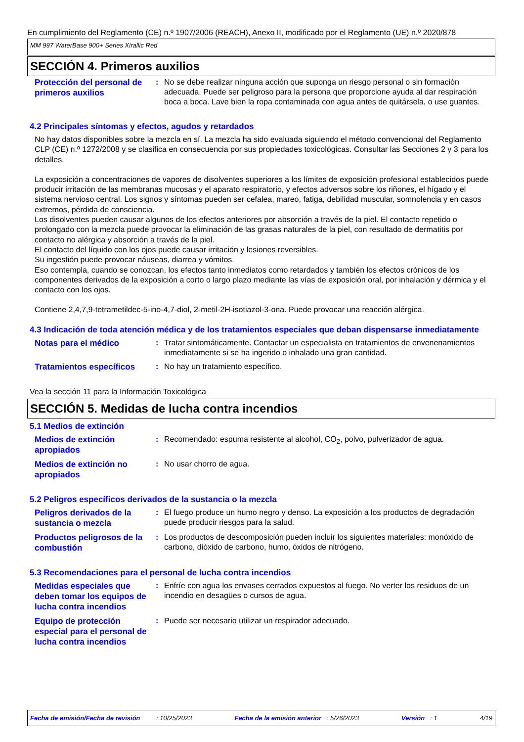En cumplimiento del Reglamento (CE) n.º 1907/2006 (REACH), Anexo II, modificado por el Reglamento (UE) n.º 2020/878
MM 997 WaterBase 900+ Series Xirallic Red
SECCIÓN 4. Primeros auxilios
Protección del personal de primeros auxilios
: No se debe realizar ninguna acción que suponga un riesgo personal o sin formación adecuada. Puede ser peligroso para la persona que proporcione ayuda al dar respiración boca a boca. Lave bien la ropa contaminada con agua antes de quitársela, o use guantes.
4.2 Principales síntomas y efectos, agudos y retardados
No hay datos disponibles sobre la mezcla en sí. La mezcla ha sido evaluada siguiendo el método convencional del Reglamento CLP (CE) n.º 1272/2008 y se clasifica en consecuencia por sus propiedades toxicológicas. Consultar las Secciones 2 y 3 para los detalles.
La exposición a concentraciones de vapores de disolventes superiores a los límites de exposición profesional establecidos puede producir irritación de las membranas mucosas y el aparato respiratorio, y efectos adversos sobre los riñones, el hígado y el sistema nervioso central. Los signos y síntomas pueden ser cefalea, mareo, fatiga, debilidad muscular, somnolencia y en casos extremos, pérdida de consciencia.
Los disolventes pueden causar algunos de los efectos anteriores por absorción a través de la piel. El contacto repetido o prolongado con la mezcla puede provocar la eliminación de las grasas naturales de la piel, con resultado de dermatitis por contacto no alérgica y absorción a través de la piel.
El contacto del líquido con los ojos puede causar irritación y lesiones reversibles.
Su ingestión puede provocar náuseas, diarrea y vómitos.
Eso contempla, cuando se conozcan, los efectos tanto inmediatos como retardados y también los efectos crónicos de los componentes derivados de la exposición a corto o largo plazo mediante las vías de exposición oral, por inhalación y dérmica y el contacto con los ojos.
Contiene 2,4,7,9-tetrametildec-5-ino-4,7-diol, 2-metil-2H-isotiazol-3-ona. Puede provocar una reacción alérgica.
4.3 Indicación de toda atención médica y de los tratamientos especiales que deban dispensarse inmediatamente
Notas para el médico
: Tratar sintomáticamente. Contactar un especialista en tratamientos de envenenamientos inmediatamente si se ha ingerido o inhalado una gran cantidad.
Tratamientos específicos
: No hay un tratamiento específico.
Vea la sección 11 para la Información Toxicológica
SECCIÓN 5. Medidas de lucha contra incendios
5.1 Medios de extinción
Medios de extinción apropiados
: Recomendado: espuma resistente al alcohol, CO<sub>2</sub>, polvo, pulverizador de agua.
Medios de extinción no apropiados
: No usar chorro de agua.
5.2 Peligros específicos derivados de la sustancia o la mezcla
Peligros derivados de la sustancia o mezcla
: El fuego produce un humo negro y denso. La exposición a los productos de degradación puede producir riesgos para la salud.
Productos peligrosos de la combustión
: Los productos de descomposición pueden incluir los siguientes materiales: monóxido de carbono, dióxido de carbono, humo, óxidos de nitrógeno.
5.3 Recomendaciones para el personal de lucha contra incendios
Medidas especiales que deben tomar los equipos de lucha contra incendios
: Enfríe con agua los envases cerrados expuestos al fuego. No verter los residuos de un incendio en desagües o cursos de agua.
Equipo de protección especial para el personal de lucha contra incendios
: Puede ser necesario utilizar un respirador adecuado.
Fecha de emisión/Fecha de revisión : 10/25/2023 Fecha de la emisión anterior : 5/26/2023 Versión : 1 4/19